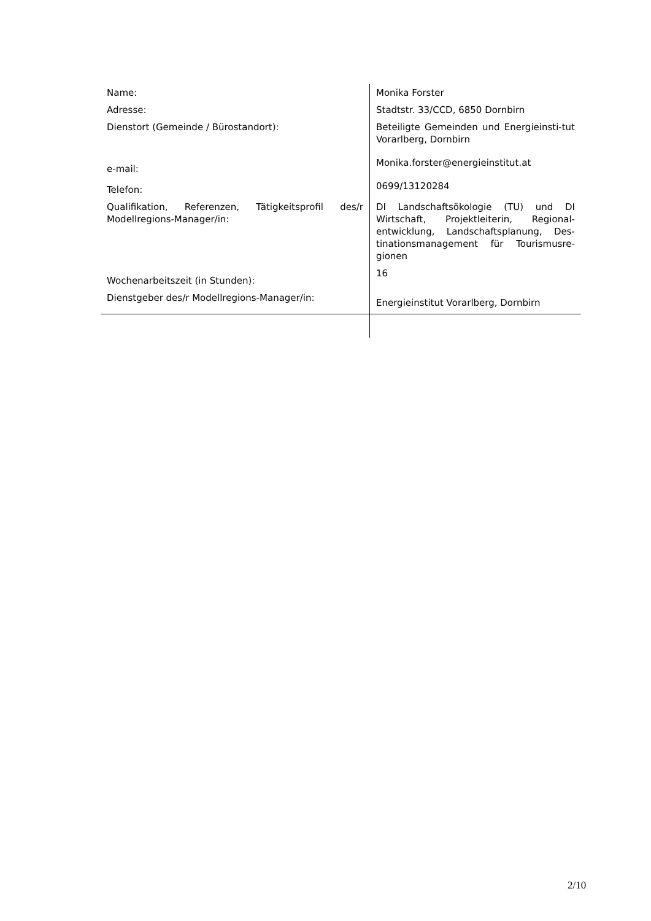| Name: | Monika Forster |
| Adresse: | Stadtstr. 33/CCD, 6850 Dornbirn |
| Dienstort (Gemeinde / Bürostandort): | Beteiligte Gemeinden und Energieinsti-tut Vorarlberg, Dornbirn |
| e-mail: | Monika.forster@energieinstitut.at |
| Telefon: | 0699/13120284 |
| Qualifikation, Referenzen, Tätigkeitsprofil des/r Modellregions-Manager/in: | DI Landschaftsökologie (TU) und DI Wirtschaft, Projektleiterin, Regional-entwicklung, Landschaftsplanung, Des-tinationsmanagement für Tourismusre-gionen |
| Wochenarbeitszeit (in Stunden): | 16 |
| Dienstgeber des/r Modellregions-Manager/in: | Energieinstitut Vorarlberg, Dornbirn |
2/10